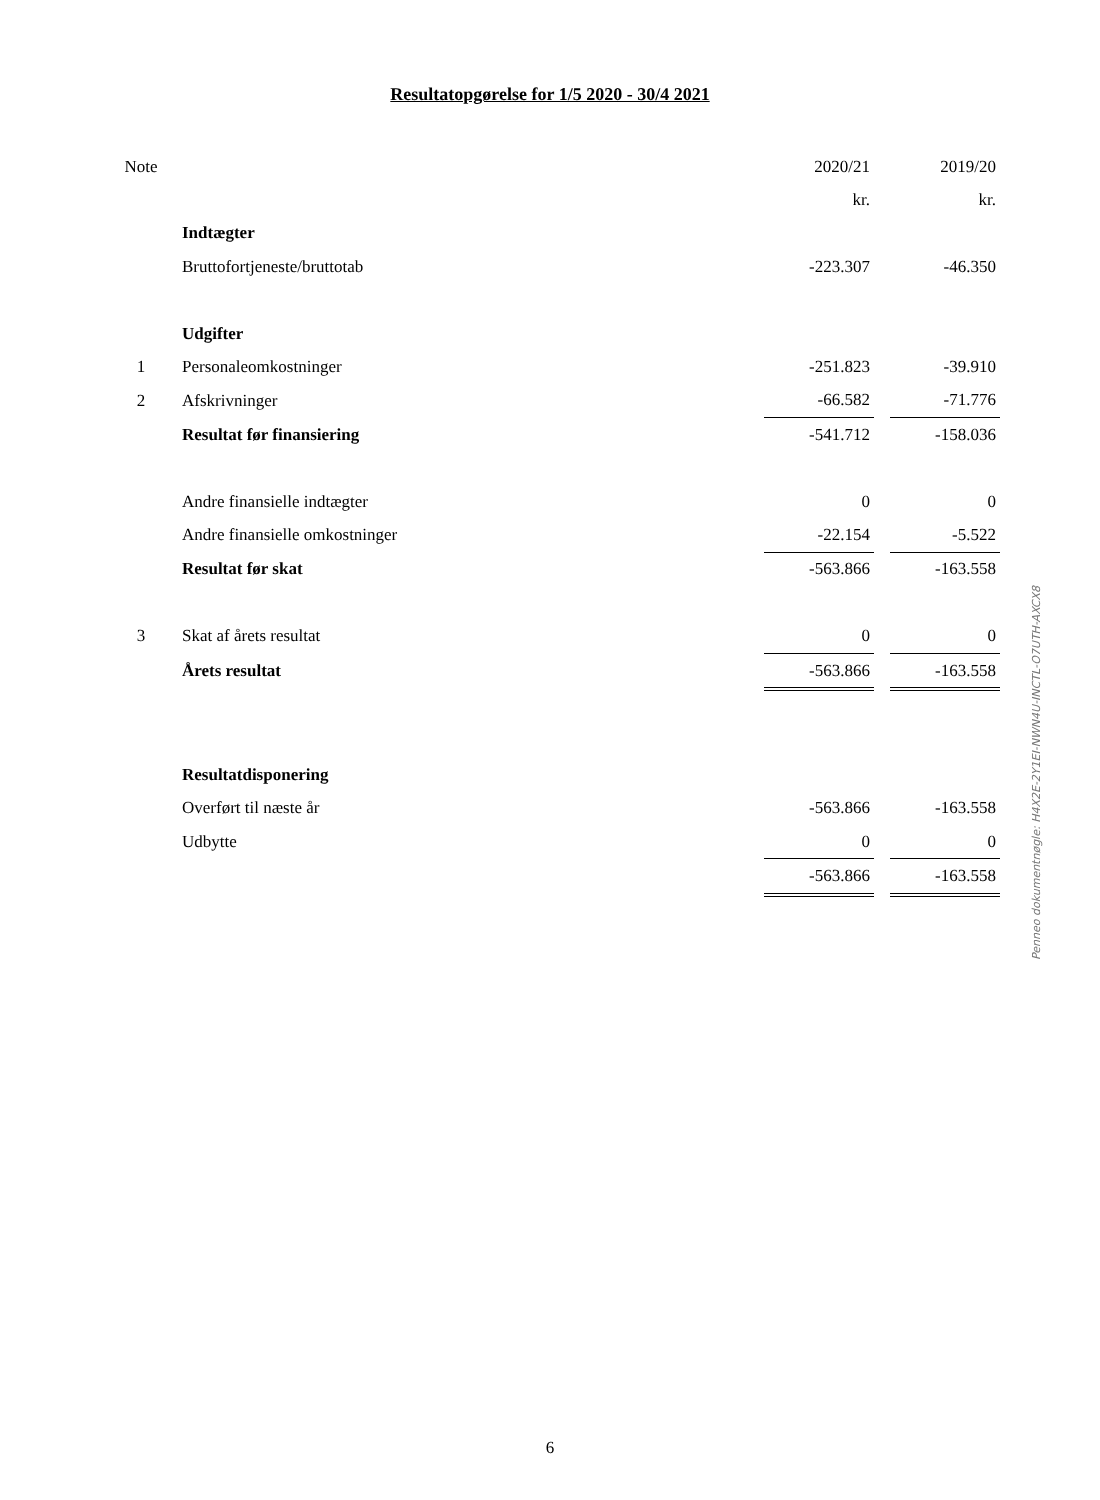Resultatopgørelse for 1/5 2020 - 30/4 2021
| Note | | 2020/21 | | 2019/20 |
| | | kr. | | kr. |
| | Indtægter | | | |
| | Bruttofortjeneste/bruttotab | -223.307 | | -46.350 |
| | Udgifter | | | |
| 1 | Personaleomkostninger | -251.823 | | -39.910 |
| 2 | Afskrivninger | -66.582 | | -71.776 |
| | Resultat før finansiering | -541.712 | | -158.036 |
| | Andre finansielle indtægter | 0 | | 0 |
| | Andre finansielle omkostninger | -22.154 | | -5.522 |
| | Resultat før skat | -563.866 | | -163.558 |
| 3 | Skat af årets resultat | 0 | | 0 |
| | Årets resultat | -563.866 | | -163.558 |
| | Resultatdisponering | | | |
| | Overført til næste år | -563.866 | | -163.558 |
| | Udbytte | 0 | | 0 |
| | | -563.866 | | -163.558 |
Penneo dokumentnøgle: H4X2E-2Y1EI-NWN4U-INCTL-O7UTH-AXCX8
6